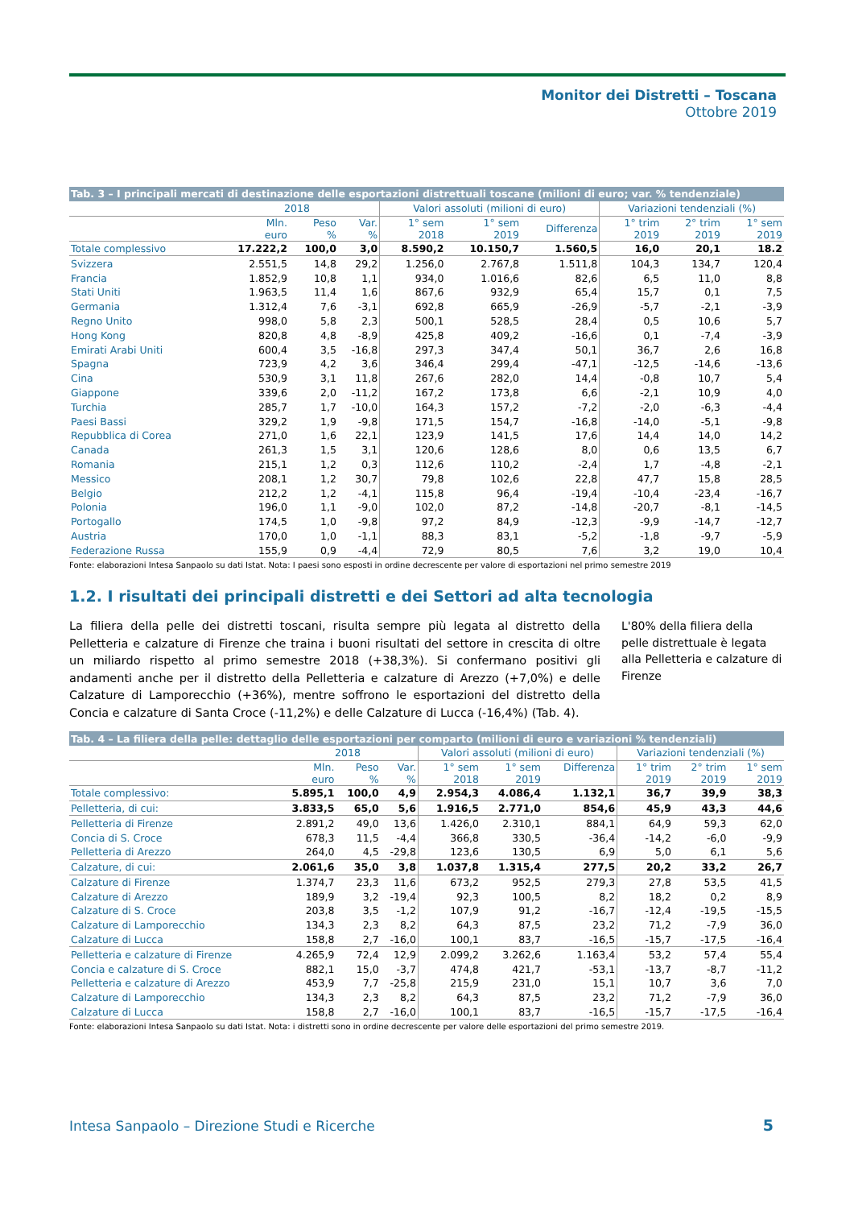Monitor dei Distretti – Toscana
Ottobre 2019
| Tab. 3 – I principali mercati di destinazione delle esportazioni distrettuali toscane (milioni di euro; var. % tendenziale) | | | | | | | | | |
| | 2018 | | | Valori assoluti (milioni di euro) | | | Variazioni tendenziali (%) | | |
| | Mln. euro | Peso % | Var. % | 1° sem 2018 | 1° sem 2019 | Differenza | 1° trim 2019 | 2° trim 2019 | 1° sem 2019 |
| Totale complessivo | 17.222,2 | 100,0 | 3,0 | 8.590,2 | 10.150,7 | 1.560,5 | 16,0 | 20,1 | 18.2 |
| Svizzera | 2.551,5 | 14,8 | 29,2 | 1.256,0 | 2.767,8 | 1.511,8 | 104,3 | 134,7 | 120,4 |
| Francia | 1.852,9 | 10,8 | 1,1 | 934,0 | 1.016,6 | 82,6 | 6,5 | 11,0 | 8,8 |
| Stati Uniti | 1.963,5 | 11,4 | 1,6 | 867,6 | 932,9 | 65,4 | 15,7 | 0,1 | 7,5 |
| Germania | 1.312,4 | 7,6 | -3,1 | 692,8 | 665,9 | -26,9 | -5,7 | -2,1 | -3,9 |
| Regno Unito | 998,0 | 5,8 | 2,3 | 500,1 | 528,5 | 28,4 | 0,5 | 10,6 | 5,7 |
| Hong Kong | 820,8 | 4,8 | -8,9 | 425,8 | 409,2 | -16,6 | 0,1 | -7,4 | -3,9 |
| Emirati Arabi Uniti | 600,4 | 3,5 | -16,8 | 297,3 | 347,4 | 50,1 | 36,7 | 2,6 | 16,8 |
| Spagna | 723,9 | 4,2 | 3,6 | 346,4 | 299,4 | -47,1 | -12,5 | -14,6 | -13,6 |
| Cina | 530,9 | 3,1 | 11,8 | 267,6 | 282,0 | 14,4 | -0,8 | 10,7 | 5,4 |
| Giappone | 339,6 | 2,0 | -11,2 | 167,2 | 173,8 | 6,6 | -2,1 | 10,9 | 4,0 |
| Turchia | 285,7 | 1,7 | -10,0 | 164,3 | 157,2 | -7,2 | -2,0 | -6,3 | -4,4 |
| Paesi Bassi | 329,2 | 1,9 | -9,8 | 171,5 | 154,7 | -16,8 | -14,0 | -5,1 | -9,8 |
| Repubblica di Corea | 271,0 | 1,6 | 22,1 | 123,9 | 141,5 | 17,6 | 14,4 | 14,0 | 14,2 |
| Canada | 261,3 | 1,5 | 3,1 | 120,6 | 128,6 | 8,0 | 0,6 | 13,5 | 6,7 |
| Romania | 215,1 | 1,2 | 0,3 | 112,6 | 110,2 | -2,4 | 1,7 | -4,8 | -2,1 |
| Messico | 208,1 | 1,2 | 30,7 | 79,8 | 102,6 | 22,8 | 47,7 | 15,8 | 28,5 |
| Belgio | 212,2 | 1,2 | -4,1 | 115,8 | 96,4 | -19,4 | -10,4 | -23,4 | -16,7 |
| Polonia | 196,0 | 1,1 | -9,0 | 102,0 | 87,2 | -14,8 | -20,7 | -8,1 | -14,5 |
| Portogallo | 174,5 | 1,0 | -9,8 | 97,2 | 84,9 | -12,3 | -9,9 | -14,7 | -12,7 |
| Austria | 170,0 | 1,0 | -1,1 | 88,3 | 83,1 | -5,2 | -1,8 | -9,7 | -5,9 |
| Federazione Russa | 155,9 | 0,9 | -4,4 | 72,9 | 80,5 | 7,6 | 3,2 | 19,0 | 10,4 |
Fonte: elaborazioni Intesa Sanpaolo su dati Istat. Nota: I paesi sono esposti in ordine decrescente per valore di esportazioni nel primo semestre 2019
1.2. I risultati dei principali distretti e dei Settori ad alta tecnologia
La filiera della pelle dei distretti toscani, risulta sempre più legata al distretto della Pelletteria e calzature di Firenze che traina i buoni risultati del settore in crescita di oltre un miliardo rispetto al primo semestre 2018 (+38,3%). Si confermano positivi gli andamenti anche per il distretto della Pelletteria e calzature di Arezzo (+7,0%) e delle Calzature di Lamporecchio (+36%), mentre soffrono le esportazioni del distretto della Concia e calzature di Santa Croce (-11,2%) e delle Calzature di Lucca (-16,4%) (Tab. 4).
L'80% della filiera della pelle distrettuale è legata alla Pelletteria e calzature di Firenze
| Tab. 4 – La filiera della pelle: dettaglio delle esportazioni per comparto (milioni di euro e variazioni % tendenziali) | | | | | | | | | |
| | 2018 | | | Valori assoluti (milioni di euro) | | | Variazioni tendenziali (%) | | |
| | Mln. euro | Peso % | Var. % | 1° sem 2018 | 1° sem 2019 | Differenza | 1° trim 2019 | 2° trim 2019 | 1° sem 2019 |
| Totale complessivo: | 5.895,1 | 100,0 | 4,9 | 2.954,3 | 4.086,4 | 1.132,1 | 36,7 | 39,9 | 38,3 |
| Pelletteria, di cui: | 3.833,5 | 65,0 | 5,6 | 1.916,5 | 2.771,0 | 854,6 | 45,9 | 43,3 | 44,6 |
| Pelletteria di Firenze | 2.891,2 | 49,0 | 13,6 | 1.426,0 | 2.310,1 | 884,1 | 64,9 | 59,3 | 62,0 |
| Concia di S. Croce | 678,3 | 11,5 | -4,4 | 366,8 | 330,5 | -36,4 | -14,2 | -6,0 | -9,9 |
| Pelletteria di Arezzo | 264,0 | 4,5 | -29,8 | 123,6 | 130,5 | 6,9 | 5,0 | 6,1 | 5,6 |
| Calzature, di cui: | 2.061,6 | 35,0 | 3,8 | 1.037,8 | 1.315,4 | 277,5 | 20,2 | 33,2 | 26,7 |
| Calzature di Firenze | 1.374,7 | 23,3 | 11,6 | 673,2 | 952,5 | 279,3 | 27,8 | 53,5 | 41,5 |
| Calzature di Arezzo | 189,9 | 3,2 | -19,4 | 92,3 | 100,5 | 8,2 | 18,2 | 0,2 | 8,9 |
| Calzature di S. Croce | 203,8 | 3,5 | -1,2 | 107,9 | 91,2 | -16,7 | -12,4 | -19,5 | -15,5 |
| Calzature di Lamporecchio | 134,3 | 2,3 | 8,2 | 64,3 | 87,5 | 23,2 | 71,2 | -7,9 | 36,0 |
| Calzature di Lucca | 158,8 | 2,7 | -16,0 | 100,1 | 83,7 | -16,5 | -15,7 | -17,5 | -16,4 |
| Pelletteria e calzature di Firenze | 4.265,9 | 72,4 | 12,9 | 2.099,2 | 3.262,6 | 1.163,4 | 53,2 | 57,4 | 55,4 |
| Concia e calzature di S. Croce | 882,1 | 15,0 | -3,7 | 474,8 | 421,7 | -53,1 | -13,7 | -8,7 | -11,2 |
| Pelletteria e calzature di Arezzo | 453,9 | 7,7 | -25,8 | 215,9 | 231,0 | 15,1 | 10,7 | 3,6 | 7,0 |
| Calzature di Lamporecchio | 134,3 | 2,3 | 8,2 | 64,3 | 87,5 | 23,2 | 71,2 | -7,9 | 36,0 |
| Calzature di Lucca | 158,8 | 2,7 | -16,0 | 100,1 | 83,7 | -16,5 | -15,7 | -17,5 | -16,4 |
Fonte: elaborazioni Intesa Sanpaolo su dati Istat. Nota: i distretti sono in ordine decrescente per valore delle esportazioni del primo semestre 2019.
Intesa Sanpaolo – Direzione Studi e Ricerche
5